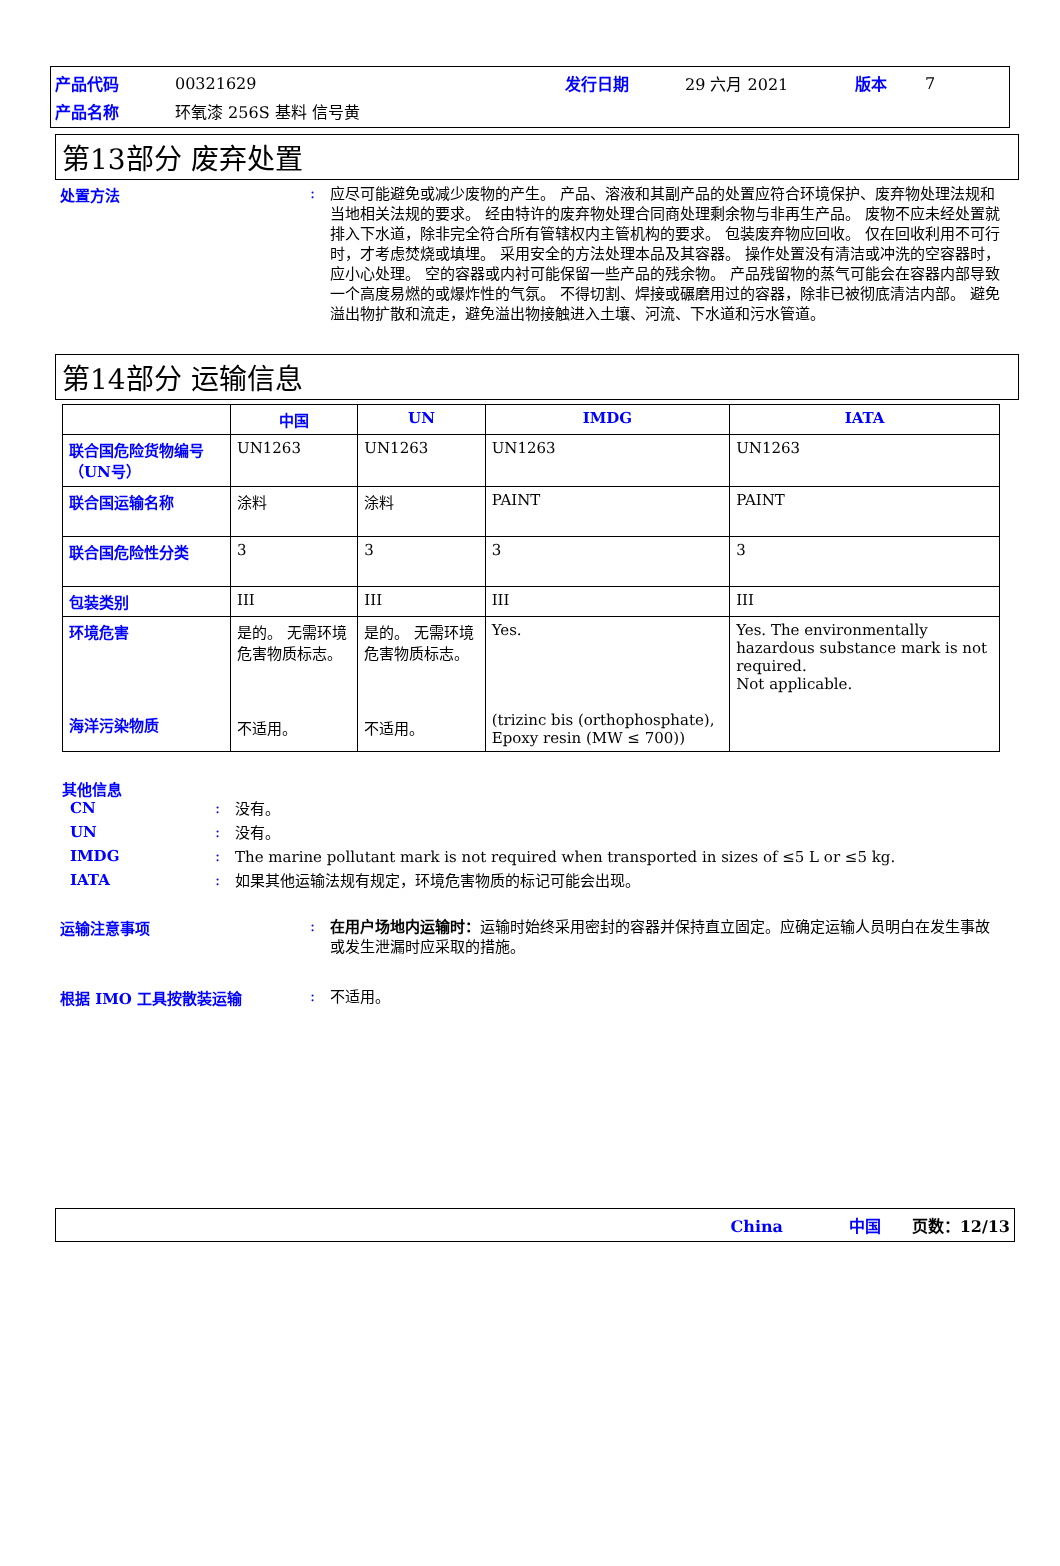| 产品代码 | 00321629 | 发行日期 | 29 六月 2021 | 版本 | 7 |
| 产品名称 | 环氧漆 256S 基料 信号黄 | | | | |
第13部分 废弃处置
处置方法 :
应尽可能避免或减少废物的产生。 产品、溶液和其副产品的处置应符合环境保护、废弃物处理法规和当地相关法规的要求。 经由特许的废弃物处理合同商处理剩余物与非再生产品。 废物不应未经处置就排入下水道，除非完全符合所有管辖权内主管机构的要求。 包装废弃物应回收。 仅在回收利用不可行时，才考虑焚烧或填埋。 采用安全的方法处理本品及其容器。 操作处置没有清洁或冲洗的空容器时，应小心处理。 空的容器或内衬可能保留一些产品的残余物。 产品残留物的蒸气可能会在容器内部导致一个高度易燃的或爆炸性的气氛。 不得切割、焊接或碾磨用过的容器，除非已被彻底清洁内部。 避免溢出物扩散和流走，避免溢出物接触进入土壤、河流、下水道和污水管道。
第14部分 运输信息
| | 中国 | UN | IMDG | IATA |
| --- | --- | --- | --- | --- |
| 联合国危险货物编号（UN号） | UN1263 | UN1263 | UN1263 | UN1263 |
| 联合国运输名称 | 涂料 | 涂料 | PAINT | PAINT |
| 联合国危险性分类 | 3 | 3 | 3 | 3 |
| 包装类别 | III | III | III | III |
| 环境危害 海洋污染物质 | 是的。 无需环境危害物质标志。 不适用。 | 是的。 无需环境危害物质标志。 不适用。 | Yes. (trizinc bis (orthophosphate), Epoxy resin (MW ≤ 700)) | Yes. The environmentally hazardous substance mark is not required. Not applicable. |
其他信息
CN :
没有。
UN :
没有。
IMDG :
The marine pollutant mark is not required when transported in sizes of ≤5 L or ≤5 kg.
IATA :
如果其他运输法规有规定，环境危害物质的标记可能会出现。
运输注意事项 :
在用户场地内运输时：运输时始终采用密封的容器并保持直立固定。应确定运输人员明白在发生事故或发生泄漏时应采取的措施。
根据 IMO 工具按散装运输 :
不适用。
China 中国 页数：12/13